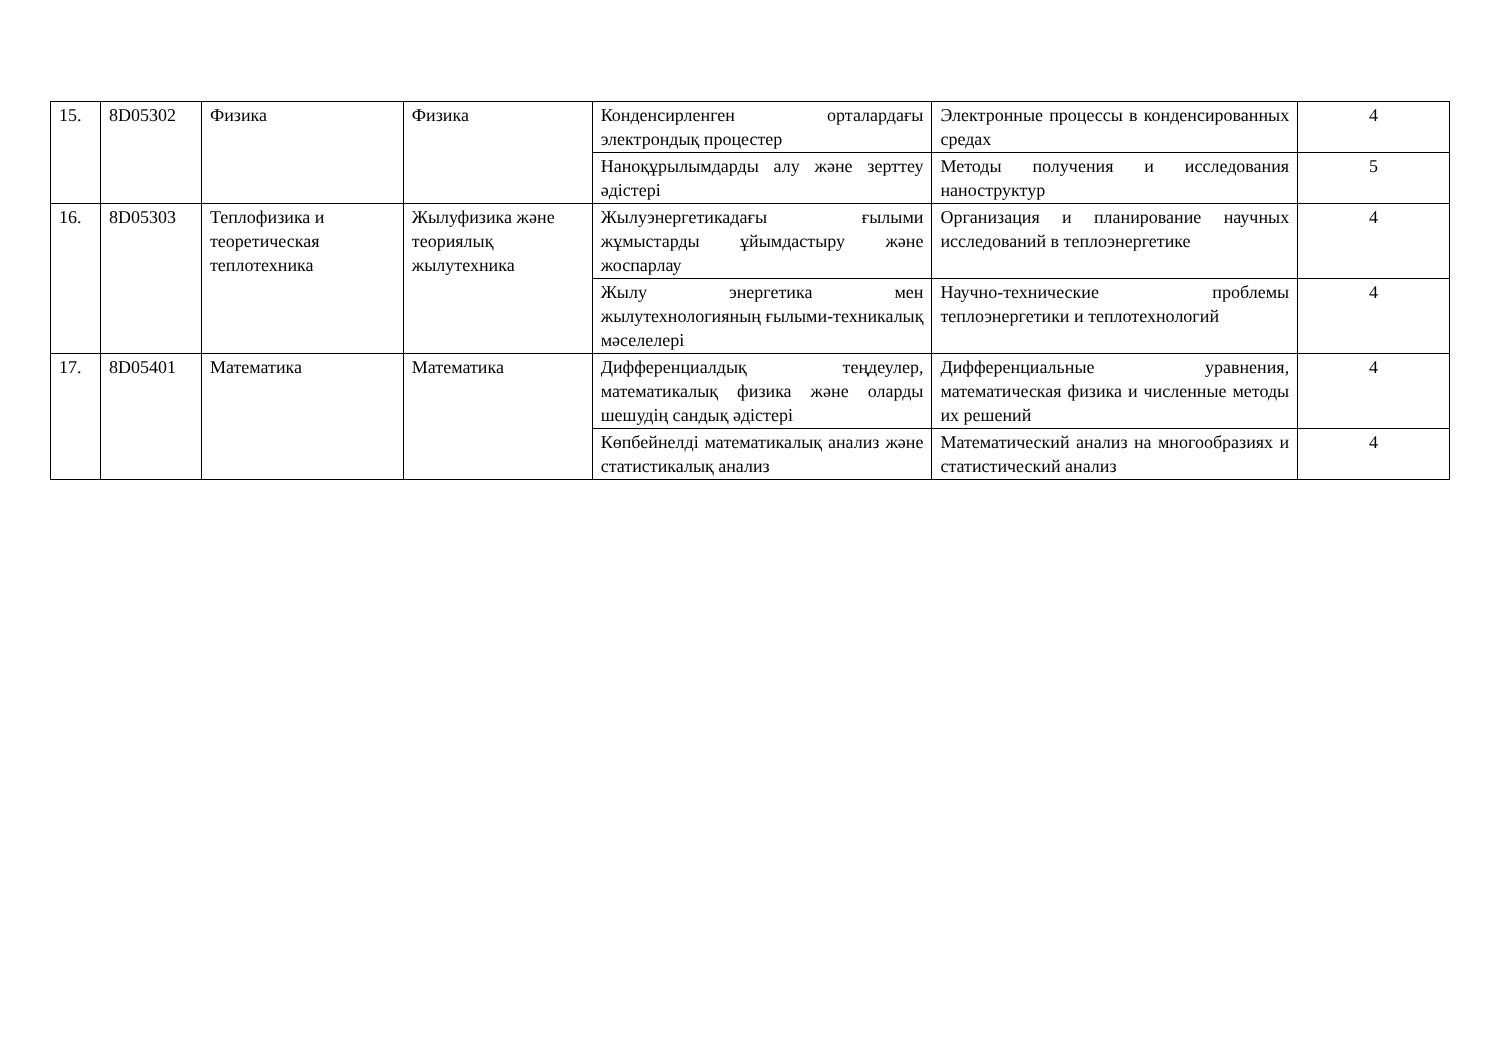| 15. | 8D05302 | Физика | Физика | Конденсирленген орталардағы электрондық процестер | Электронные процессы в конденсированных средах | 4 |
| | | | | Наноқұрылымдарды алу және зерттеу әдістері | Методы получения и исследования наноструктур | 5 |
| 16. | 8D05303 | Теплофизика и теоретическая теплотехника | Жылуфизика және теориялық жылутехника | Жылуэнергетикадағы ғылыми жұмыстарды ұйымдастыру және жоспарлау | Организация и планирование научных исследований в теплоэнергетике | 4 |
| | | | | Жылу энергетика мен жылутехнологияның ғылыми-техникалық мәселелері | Научно-технические проблемы теплоэнергетики и теплотехнологий | 4 |
| 17. | 8D05401 | Математика | Математика | Дифференциалдық теңдеулер, математикалық физика және оларды шешудің сандық әдістері | Дифференциальные уравнения, математическая физика и численные методы их решений | 4 |
| | | | | Көпбейнелді математикалық анализ және статистикалық анализ | Математический анализ на многообразиях и статистический анализ | 4 |